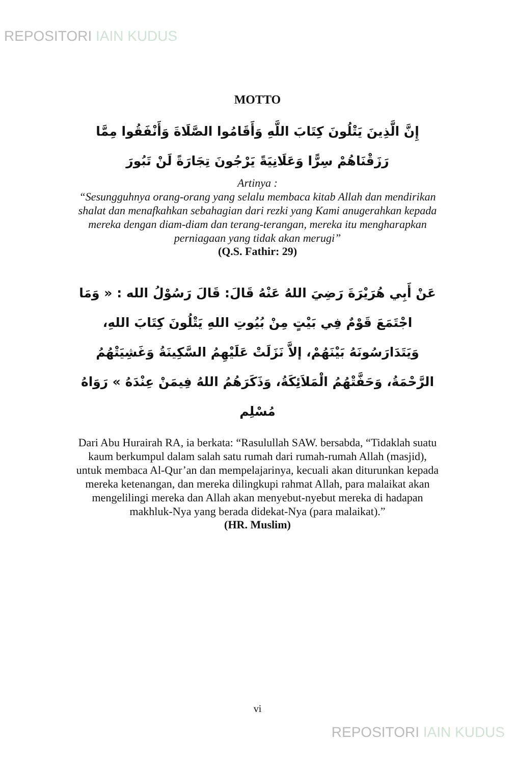REPOSITORI IAIN KUDUS
MOTTO
إِنَّ الَّذِينَ يَتْلُونَ كِتَابَ اللَّهِ وَأَقَامُوا الصَّلَاةَ وَأَنْفَقُوا مِمَّا رَزَقْنَاهُمْ سِرًّا وَعَلَانِيَةً يَرْجُونَ تِجَارَةً لَنْ تَبُورَ
Artinya :
“Sesungguhnya orang-orang yang selalu membaca kitab Allah dan mendirikan shalat dan menafkahkan sebahagian dari rezki yang Kami anugerahkan kepada mereka dengan diam-diam dan terang-terangan, mereka itu mengharapkan perniagaan yang tidak akan merugi”
(Q.S. Fathir: 29)
عَنْ أَبِي هُرَيْرَةَ رَضِيَ اللهُ عَنْهُ قَالَ: قَالَ رَسُوْلُ الله : « وَمَا اجْتَمَعَ قَوْمٌ فِي بَيْتٍ مِنْ بُيُوتِ اللهِ يَتْلُونَ كِتَابَ اللهِ، وَيَتَدَارَسُونَهُ بَيْنَهُمْ، إلاَّ نَزَلَتْ عَلَيْهِمُ السَّكِينَةُ وَغَشِيَتْهُمُ الرَّحْمَةُ، وَحَفَّتْهُمُ الْمَلاَئِكَةُ، وَذَكَرَهُمُ اللهُ فِيمَنْ عِنْدَهُ » رَوَاهُ مُسْلِم
Dari Abu Hurairah RA, ia berkata: “Rasulullah SAW. bersabda, “Tidaklah suatu kaum berkumpul dalam salah satu rumah dari rumah-rumah Allah (masjid), untuk membaca Al-Qur’an dan mempelajarinya, kecuali akan diturunkan kepada mereka ketenangan, dan mereka dilingkupi rahmat Allah, para malaikat akan mengelilingi mereka dan Allah akan menyebut-nyebut mereka di hadapan makhluk-Nya yang berada didekat-Nya (para malaikat).”
(HR. Muslim)
vi
REPOSITORI IAIN KUDUS